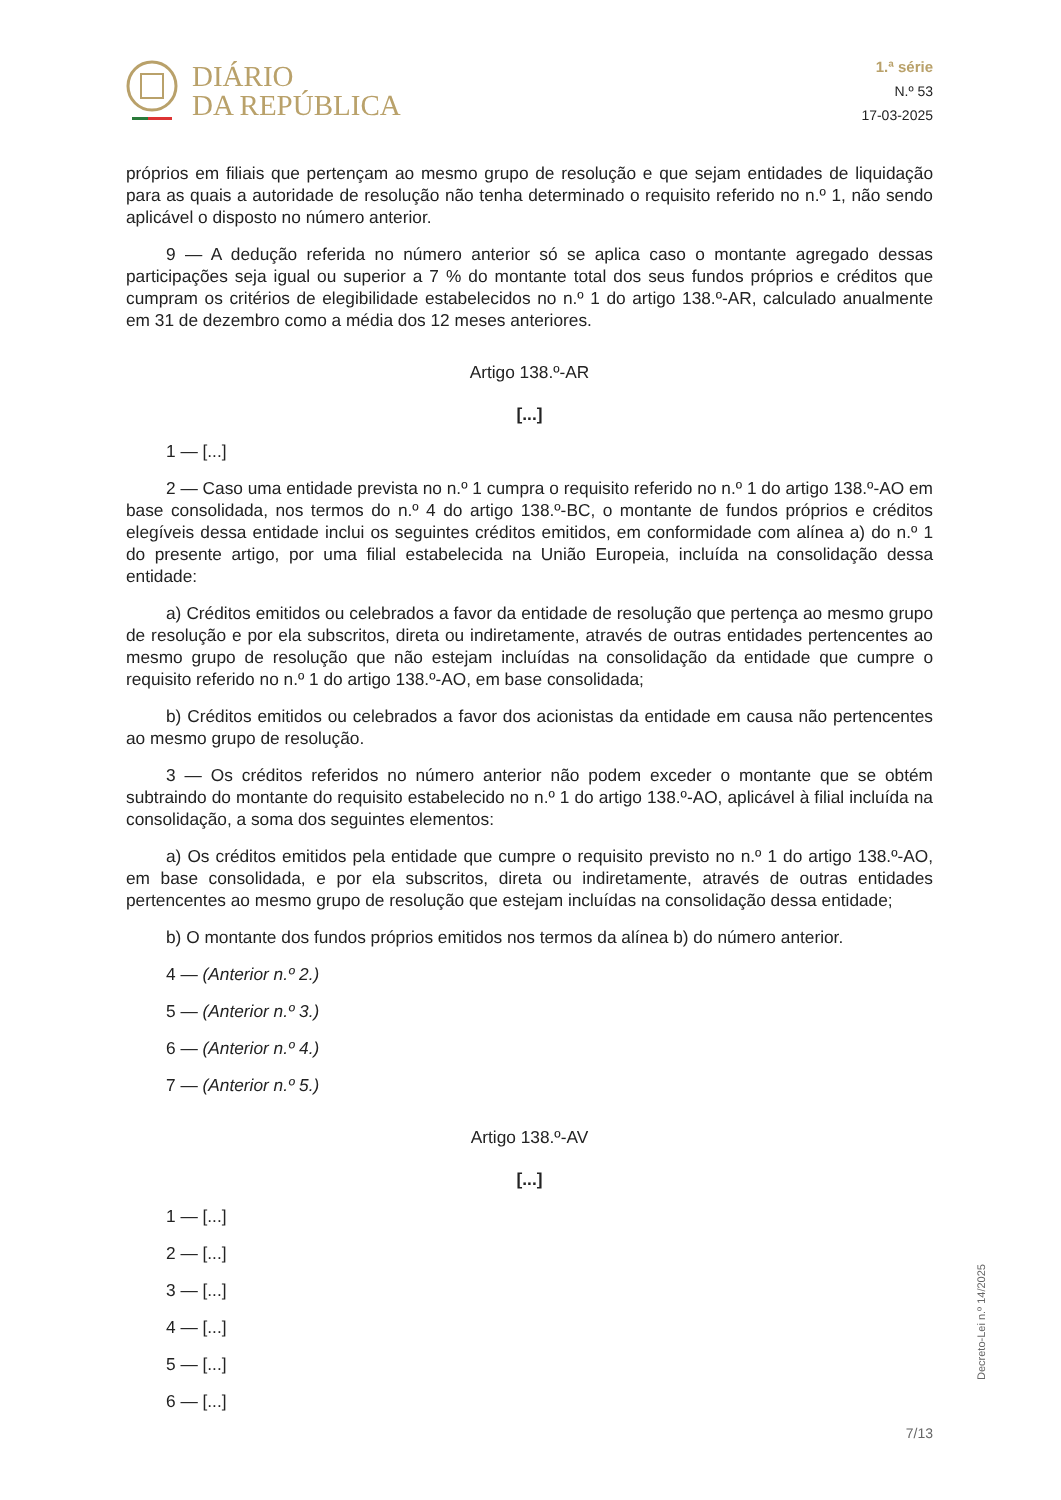DIÁRIO
DA REPÚBLICA
1.ª série
N.º 53
17-03-2025
próprios em filiais que pertençam ao mesmo grupo de resolução e que sejam entidades de liquidação para as quais a autoridade de resolução não tenha determinado o requisito referido no n.º 1, não sendo aplicável o disposto no número anterior.
9 — A dedução referida no número anterior só se aplica caso o montante agregado dessas participações seja igual ou superior a 7 % do montante total dos seus fundos próprios e créditos que cumpram os critérios de elegibilidade estabelecidos no n.º 1 do artigo 138.º-AR, calculado anualmente em 31 de dezembro como a média dos 12 meses anteriores.
Artigo 138.º-AR
[...]
1 — [...]
2 — Caso uma entidade prevista no n.º 1 cumpra o requisito referido no n.º 1 do artigo 138.º-AO em base consolidada, nos termos do n.º 4 do artigo 138.º-BC, o montante de fundos próprios e créditos elegíveis dessa entidade inclui os seguintes créditos emitidos, em conformidade com alínea a) do n.º 1 do presente artigo, por uma filial estabelecida na União Europeia, incluída na consolidação dessa entidade:
a) Créditos emitidos ou celebrados a favor da entidade de resolução que pertença ao mesmo grupo de resolução e por ela subscritos, direta ou indiretamente, através de outras entidades pertencentes ao mesmo grupo de resolução que não estejam incluídas na consolidação da entidade que cumpre o requisito referido no n.º 1 do artigo 138.º-AO, em base consolidada;
b) Créditos emitidos ou celebrados a favor dos acionistas da entidade em causa não pertencentes ao mesmo grupo de resolução.
3 — Os créditos referidos no número anterior não podem exceder o montante que se obtém subtraindo do montante do requisito estabelecido no n.º 1 do artigo 138.º-AO, aplicável à filial incluída na consolidação, a soma dos seguintes elementos:
a) Os créditos emitidos pela entidade que cumpre o requisito previsto no n.º 1 do artigo 138.º-AO, em base consolidada, e por ela subscritos, direta ou indiretamente, através de outras entidades pertencentes ao mesmo grupo de resolução que estejam incluídas na consolidação dessa entidade;
b) O montante dos fundos próprios emitidos nos termos da alínea b) do número anterior.
4 — (Anterior n.º 2.)
5 — (Anterior n.º 3.)
6 — (Anterior n.º 4.)
7 — (Anterior n.º 5.)
Artigo 138.º-AV
[...]
1 — [...]
2 — [...]
3 — [...]
4 — [...]
5 — [...]
6 — [...]
Decreto-Lei n.º 14/2025
7/13